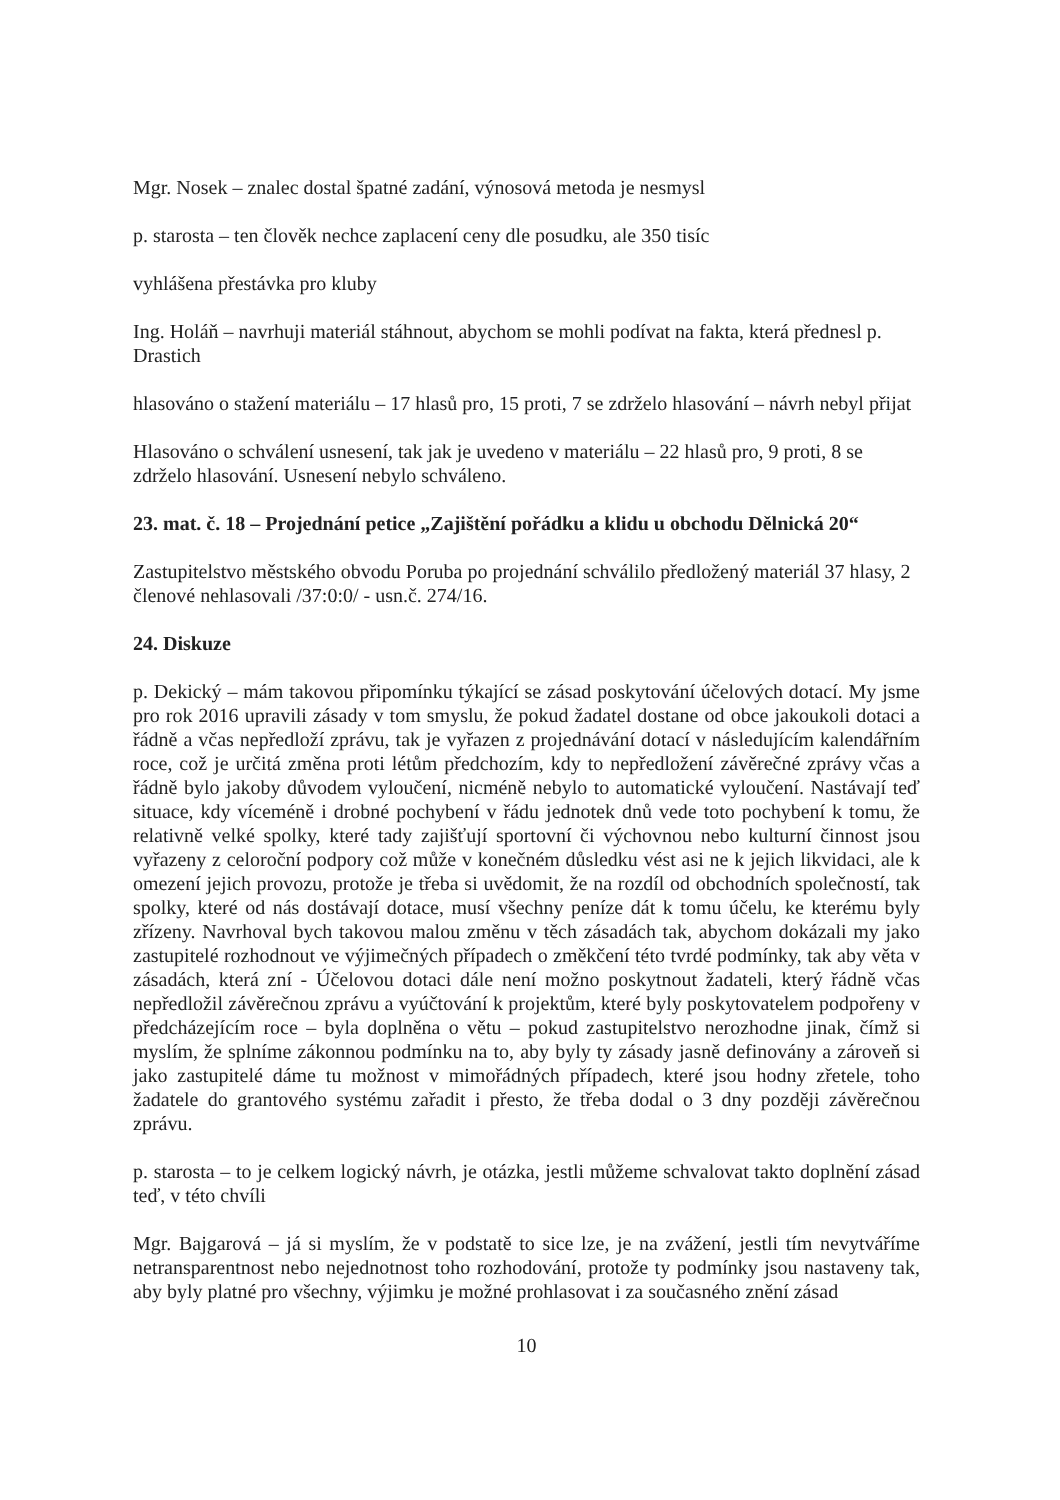Mgr. Nosek – znalec dostal špatné zadání, výnosová metoda je nesmysl
p. starosta – ten člověk nechce zaplacení ceny dle posudku, ale 350 tisíc
vyhlášena přestávka pro kluby
Ing. Holáň – navrhuji materiál stáhnout, abychom se mohli podívat na fakta, která přednesl p. Drastich
hlasováno o stažení materiálu – 17 hlasů pro, 15 proti, 7 se zdrželo hlasování – návrh nebyl přijat
Hlasováno o schválení usnesení, tak jak je uvedeno v materiálu – 22 hlasů pro, 9 proti, 8 se zdrželo hlasování. Usnesení nebylo schváleno.
23. mat. č. 18 – Projednání petice „Zajištění pořádku a klidu u obchodu Dělnická 20“
Zastupitelstvo městského obvodu Poruba po projednání schválilo předložený materiál 37 hlasy, 2 členové nehlasovali /37:0:0/ - usn.č. 274/16.
24. Diskuze
p. Dekický – mám takovou připomínku týkající se zásad poskytování účelových dotací. My jsme pro rok 2016 upravili zásady v tom smyslu, že pokud žadatel dostane od obce jakoukoli dotaci a řádně a včas nepředloží zprávu, tak je vyřazen z projednávání dotací v následujícím kalendářním roce, což je určitá změna proti létům předchozím, kdy to nepředložení závěrečné zprávy včas a řádně bylo jakoby důvodem vyloučení, nicméně nebylo to automatické vyloučení. Nastávají teď situace, kdy víceméně i drobné pochybení v řádu jednotek dnů vede toto pochybení k tomu, že relativně velké spolky, které tady zajišťují sportovní či výchovnou nebo kulturní činnost jsou vyřazeny z celoroční podpory což může v konečném důsledku vést asi ne k jejich likvidaci, ale k omezení jejich provozu, protože je třeba si uvědomit, že na rozdíl od obchodních společností, tak spolky, které od nás dostávají dotace, musí všechny peníze dát k tomu účelu, ke kterému byly zřízeny. Navrhoval bych takovou malou změnu v těch zásadách tak, abychom dokázali my jako zastupitelé rozhodnout ve výjimečných případech o změkčení této tvrdé podmínky, tak aby věta v zásadách, která zní - Účelovou dotaci dále není možno poskytnout žadateli, který řádně včas nepředložil závěrečnou zprávu a vyúčtování k projektům, které byly poskytovatelem podpořeny v předcházejícím roce – byla doplněna o větu – pokud zastupitelstvo nerozhodne jinak, čímž si myslím, že splníme zákonnou podmínku na to, aby byly ty zásady jasně definovány a zároveň si jako zastupitelé dáme tu možnost v mimořádných případech, které jsou hodny zřetele, toho žadatele do grantového systému zařadit i přesto, že třeba dodal o 3 dny později závěrečnou zprávu.
p. starosta – to je celkem logický návrh, je otázka, jestli můžeme schvalovat takto doplnění zásad teď, v této chvíli
Mgr. Bajgarová – já si myslím, že v podstatě to sice lze, je na zvážení, jestli tím nevytváříme netransparentnost nebo nejednotnost toho rozhodování, protože ty podmínky jsou nastaveny tak, aby byly platné pro všechny, výjimku je možné prohlasovat i za současného znění zásad
10